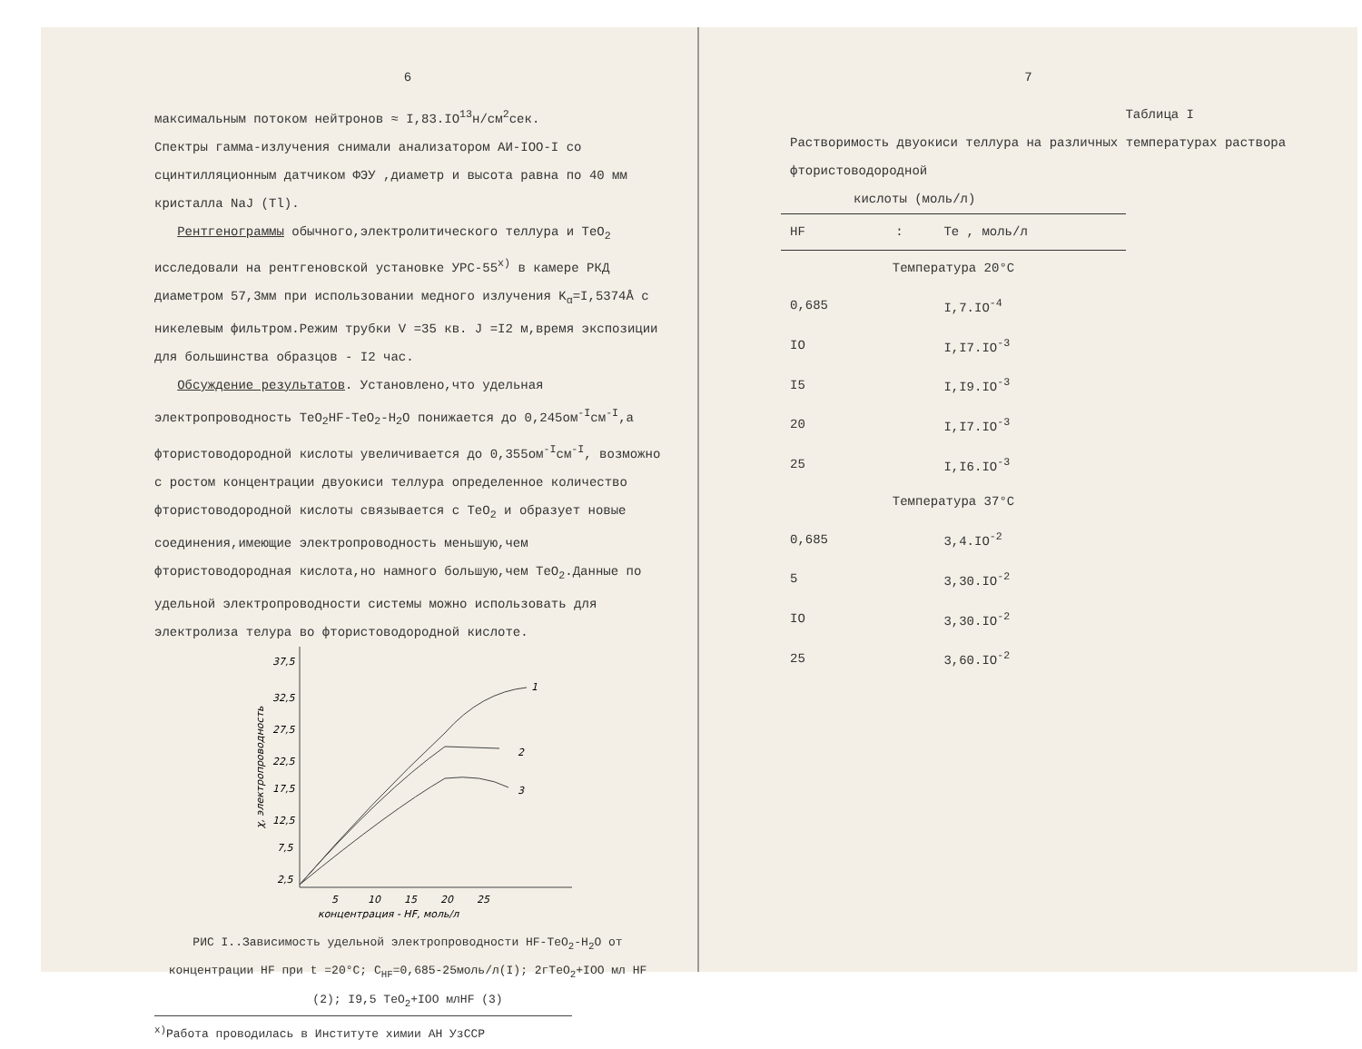6
максимальным потоком нейтронов ≈ I,83.IO<sup>13</sup>н/см<sup>2</sup>сек.
Спектры гамма-излучения снимали анализатором АИ-IOO-I со сцинтилляционным датчиком ФЭУ ,диаметр и высота равна по 40 мм кристалла NaJ (Tl).
Рентгенограммы обычного,электролитического теллура и TeO<sub>2</sub> исследовали на рентгеновской установке УРС-55<sup>х)</sup> в камере РКД диаметром 57,3мм при использовании медного излучения K<sub>α</sub>=I,5374Å с никелевым фильтром.Режим трубки V =35 кв. J =I2 м,время экспозиции для большинства образцов - I2 час.
Обсуждение результатов. Установлено,что удельная электропроводность TeO<sub>2</sub>HF-TeO<sub>2</sub>-H<sub>2</sub>O понижается до 0,245ом<sup>-I</sup>см<sup>-I</sup>,а фтористоводородной кислоты увеличивается до 0,355ом<sup>-I</sup>см<sup>-I</sup>, возможно с ростом концентрации двуокиси теллура определенное количество фтористоводородной кислоты связывается с TeO<sub>2</sub> и образует новые соединения,имеющие электропроводность меньшую,чем фтористоводородная кислота,но намного большую,чем TeO<sub>2</sub>.Данные по удельной электропроводности системы можно использовать для электролиза телура во фтористоводородной кислоте.
37,5
32,5
27,5
22,5
17,5
12,5
7,5
2,5
5
10
15
20
25
концентрация - HF, моль/л
1
2
3
χ, электропроводность
РИС I..Зависимость удельной электропроводности HF-TeO<sub>2</sub>-H<sub>2</sub>O от концентрации HF при t =20°C; C<sub>HF</sub>=0,685-25моль/л(I); 2гTeO<sub>2</sub>+IOO мл HF (2); I9,5 TeO<sub>2</sub>+IOO млHF (3)
<sup>х)</sup>Работа проводилась в Институте химии АН УзССР
7
Таблица I
Растворимость двуокиси теллура на различных температурах раствора фтористоводородной
кислоты (моль/л)
| HF | : | Te , моль/л |
| --- | --- | --- |
| Температура 20°C | | |
| 0,685 | | I,7.IO<sup>-4</sup> |
| IO | | I,I7.IO<sup>-3</sup> |
| I5 | | I,I9.IO<sup>-3</sup> |
| 20 | | I,I7.IO<sup>-3</sup> |
| 25 | | I,I6.IO<sup>-3</sup> |
| Температура 37°C | | |
| 0,685 | | 3,4.IO<sup>-2</sup> |
| 5 | | 3,30.IO<sup>-2</sup> |
| IO | | 3,30.IO<sup>-2</sup> |
| 25 | | 3,60.IO<sup>-2</sup> |